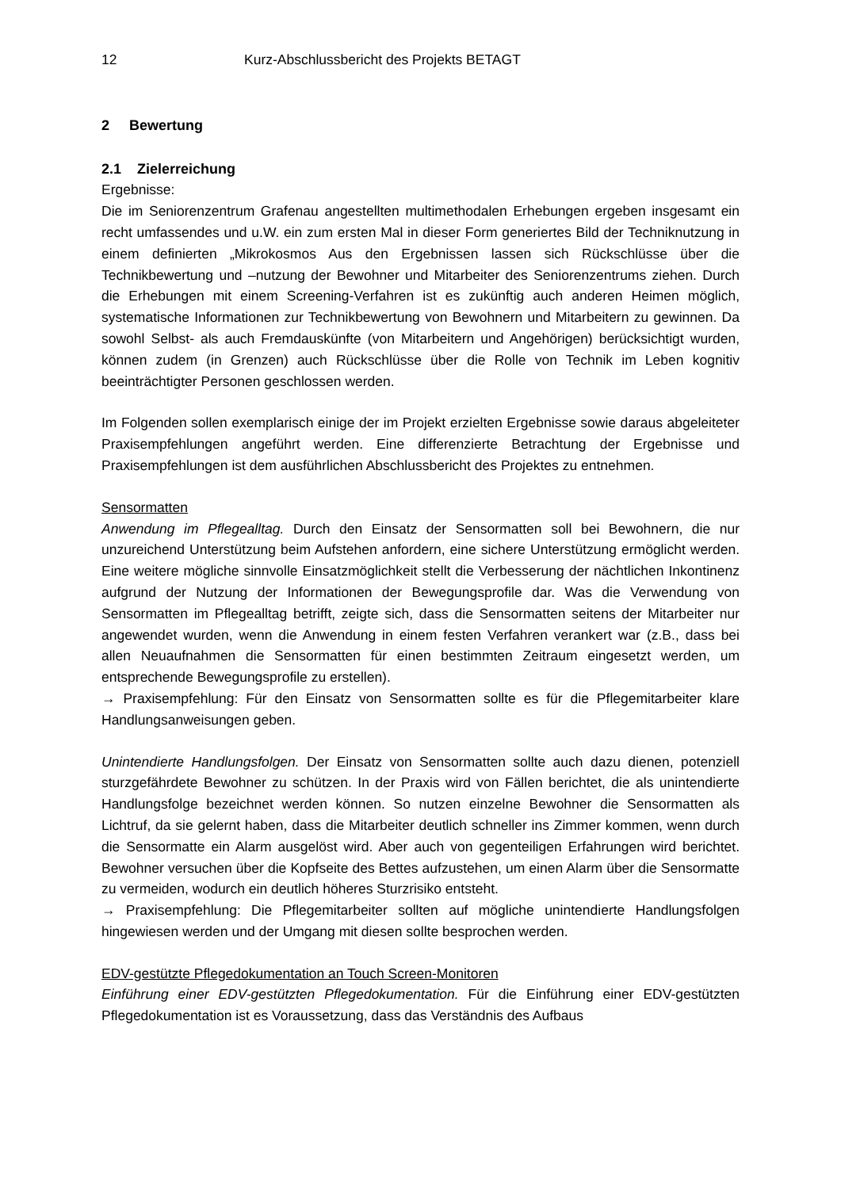12 Kurz-Abschlussbericht des Projekts BETAGT
2 Bewertung
2.1 Zielerreichung
Ergebnisse:
Die im Seniorenzentrum Grafenau angestellten multimethodalen Erhebungen ergeben insgesamt ein recht umfassendes und u.W. ein zum ersten Mal in dieser Form generiertes Bild der Techniknutzung in einem definierten „Mikrokosmos Aus den Ergebnissen lassen sich Rückschlüsse über die Technikbewertung und –nutzung der Bewohner und Mitarbeiter des Seniorenzentrums ziehen. Durch die Erhebungen mit einem Screening-Verfahren ist es zukünftig auch anderen Heimen möglich, systematische Informationen zur Technikbewertung von Bewohnern und Mitarbeitern zu gewinnen. Da sowohl Selbst- als auch Fremdauskünfte (von Mitarbeitern und Angehörigen) berücksichtigt wurden, können zudem (in Grenzen) auch Rückschlüsse über die Rolle von Technik im Leben kognitiv beeinträchtigter Personen geschlossen werden.
Im Folgenden sollen exemplarisch einige der im Projekt erzielten Ergebnisse sowie daraus abgeleiteter Praxisempfehlungen angeführt werden. Eine differenzierte Betrachtung der Ergebnisse und Praxisempfehlungen ist dem ausführlichen Abschlussbericht des Projektes zu entnehmen.
Sensormatten
Anwendung im Pflegealltag. Durch den Einsatz der Sensormatten soll bei Bewohnern, die nur unzureichend Unterstützung beim Aufstehen anfordern, eine sichere Unterstützung ermöglicht werden. Eine weitere mögliche sinnvolle Einsatzmöglichkeit stellt die Verbesserung der nächtlichen Inkontinenz aufgrund der Nutzung der Informationen der Bewegungsprofile dar. Was die Verwendung von Sensormatten im Pflegealltag betrifft, zeigte sich, dass die Sensormatten seitens der Mitarbeiter nur angewendet wurden, wenn die Anwendung in einem festen Verfahren verankert war (z.B., dass bei allen Neuaufnahmen die Sensormatten für einen bestimmten Zeitraum eingesetzt werden, um entsprechende Bewegungsprofile zu erstellen).
→ Praxisempfehlung: Für den Einsatz von Sensormatten sollte es für die Pflegemitarbeiter klare Handlungsanweisungen geben.
Unintendierte Handlungsfolgen. Der Einsatz von Sensormatten sollte auch dazu dienen, potenziell sturzgefährdete Bewohner zu schützen. In der Praxis wird von Fällen berichtet, die als unintendierte Handlungsfolge bezeichnet werden können. So nutzen einzelne Bewohner die Sensormatten als Lichtruf, da sie gelernt haben, dass die Mitarbeiter deutlich schneller ins Zimmer kommen, wenn durch die Sensormatte ein Alarm ausgelöst wird. Aber auch von gegenteiligen Erfahrungen wird berichtet. Bewohner versuchen über die Kopfseite des Bettes aufzustehen, um einen Alarm über die Sensormatte zu vermeiden, wodurch ein deutlich höheres Sturzrisiko entsteht.
→ Praxisempfehlung: Die Pflegemitarbeiter sollten auf mögliche unintendierte Handlungsfolgen hingewiesen werden und der Umgang mit diesen sollte besprochen werden.
EDV-gestützte Pflegedokumentation an Touch Screen-Monitoren
Einführung einer EDV-gestützten Pflegedokumentation. Für die Einführung einer EDV-gestützten Pflegedokumentation ist es Voraussetzung, dass das Verständnis des Aufbaus